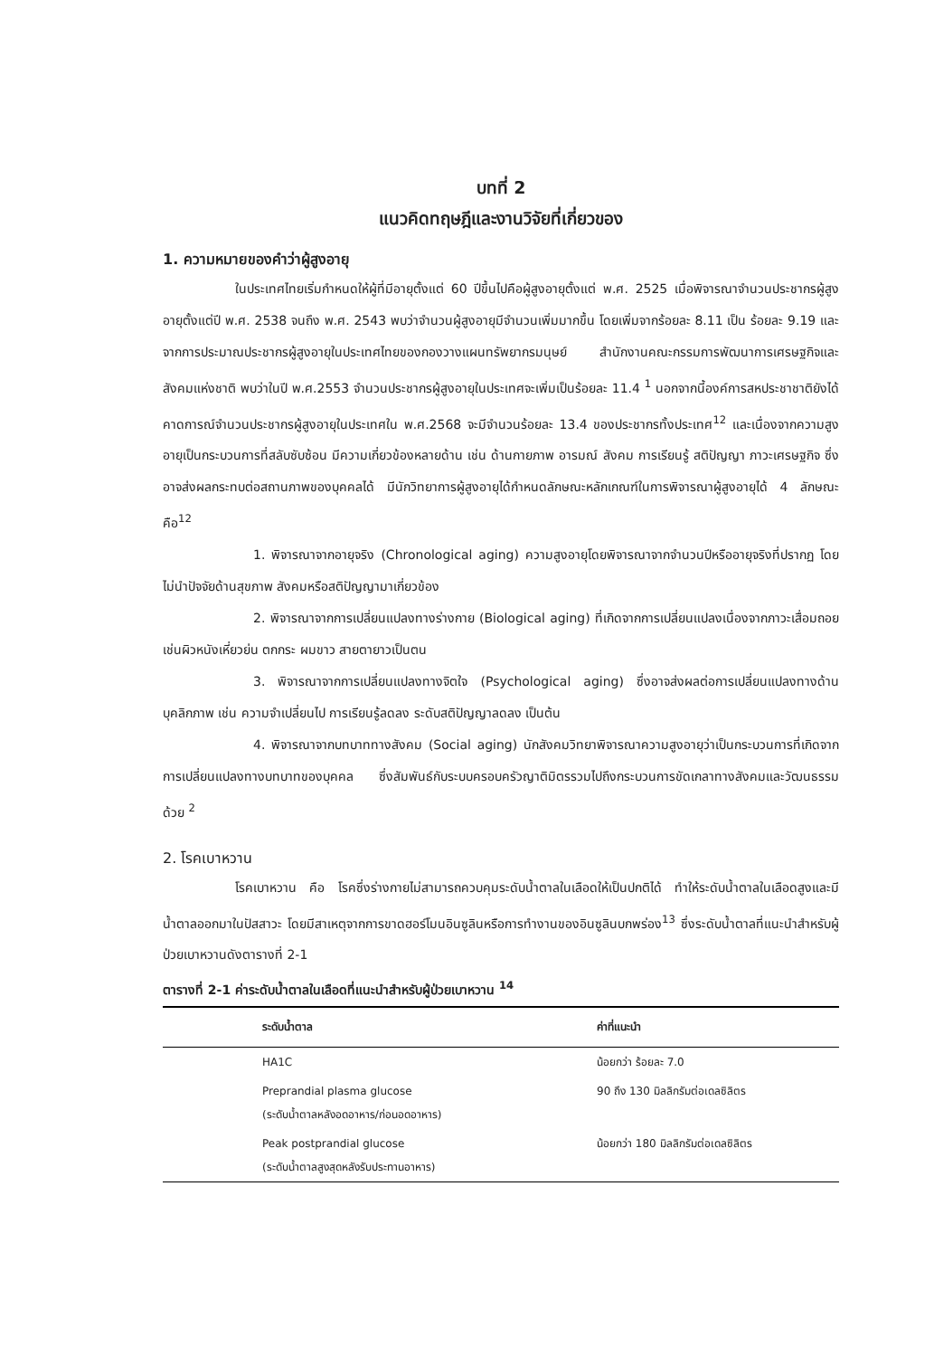บทที่ 2
แนวคิดทฤษฎีและงานวิจัยที่เกี่ยวของ
1. ความหมายของคำว่าผู้สูงอายุ
ในประเทศไทยเริ่มกำหนดให้ผู้ที่มีอายุตั้งแต่ 60 ปีขึ้นไปคือผู้สูงอายุตั้งแต่ พ.ศ. 2525 เมื่อพิจารณาจำนวนประชากรผู้สูงอายุตั้งแต่ปี พ.ศ. 2538 จนถึง พ.ศ. 2543 พบว่าจำนวนผู้สูงอายุมีจำนวนเพิ่มมากขึ้น โดยเพิ่มจากร้อยละ 8.11 เป็น ร้อยละ 9.19 และจากการประมาณประชากรผู้สูงอายุในประเทศไทยของกองวางแผนทรัพยากรมนุษย์ สำนักงานคณะกรรมการพัฒนาการเศรษฐกิจและสังคมแห่งชาติ พบว่าในปี พ.ศ.2553 จำนวนประชากรผู้สูงอายุในประเทศจะเพิ่มเป็นร้อยละ 11.4 <sup>1</sup> นอกจากนี้องค์การสหประชาชาติยังได้คาดการณ์จำนวนประชากรผู้สูงอายุในประเทศใน พ.ศ.2568 จะมีจำนวนร้อยละ 13.4 ของประชากรทั้งประเทศ<sup>12</sup> และเนื่องจากความสูงอายุเป็นกระบวนการที่สลับซับซ้อน มีความเกี่ยวข้องหลายด้าน เช่น ด้านกายภาพ อารมณ์ สังคม การเรียนรู้ สติปัญญา ภาวะเศรษฐกิจ ซึ่งอาจส่งผลกระทบต่อสถานภาพของบุคคลได้ มีนักวิทยาการผู้สูงอายุได้กำหนดลักษณะหลักเกณฑ์ในการพิจารณาผู้สูงอายุได้ 4 ลักษณะคือ<sup>12</sup>
1. พิจารณาจากอายุจริง (Chronological aging) ความสูงอายุโดยพิจารณาจากจำนวนปีหรืออายุจริงที่ปรากฏ โดยไม่นำปัจจัยด้านสุขภาพ สังคมหรือสติปัญญามาเกี่ยวข้อง
2. พิจารณาจากการเปลี่ยนแปลงทางร่างกาย (Biological aging) ที่เกิดจากการเปลี่ยนแปลงเนื่องจากภาวะเสื่อมถอย เช่นผิวหนังเหี่ยวย่น ตกกระ ผมขาว สายตายาวเป็นตน
3. พิจารณาจากการเปลี่ยนแปลงทางจิตใจ (Psychological aging) ซึ่งอาจส่งผลต่อการเปลี่ยนแปลงทางด้านบุคลิกภาพ เช่น ความจำเปลี่ยนไป การเรียนรู้ลดลง ระดับสติปัญญาลดลง เป็นต้น
4. พิจารณาจากบทบาททางสังคม (Social aging) นักสังคมวิทยาพิจารณาความสูงอายุว่าเป็นกระบวนการที่เกิดจากการเปลี่ยนแปลงทางบทบาทของบุคคล ซึ่งสัมพันธ์กับระบบครอบครัวญาติมิตรรวมไปถึงกระบวนการขัดเกลาทางสังคมและวัฒนธรรมด้วย <sup>2</sup>
2. โรคเบาหวาน
โรคเบาหวาน คือ โรคซึ่งร่างกายไม่สามารถควบคุมระดับน้ำตาลในเลือดให้เป็นปกติได้ ทำให้ระดับน้ำตาลในเลือดสูงและมีน้ำตาลออกมาในปัสสาวะ โดยมีสาเหตุจากการขาดฮอร์โมนอินซูลินหรือการทำงานของอินซูลินบกพร่อง<sup>13</sup> ซึ่งระดับน้ำตาลที่แนะนำสำหรับผู้ป่วยเบาหวานดังตารางที่ 2-1
ตารางที่ 2-1 ค่าระดับน้ำตาลในเลือดที่แนะนำสำหรับผู้ป่วยเบาหวาน <sup>14</sup>
| ระดับน้ำตาล | ค่าที่แนะนำ |
| --- | --- |
| HA1C | น้อยกว่า ร้อยละ 7.0 |
| Preprandial plasma glucose (ระดับน้ำตาลหลังอดอาหาร/ก่อนอดอาหาร) | 90 ถึง 130 มิลลิกรัมต่อเดลซิลิตร |
| Peak postprandial glucose (ระดับน้ำตาลสูงสุดหลังรับประทานอาหาร) | น้อยกว่า 180 มิลลิกรัมต่อเดลซิลิตร |